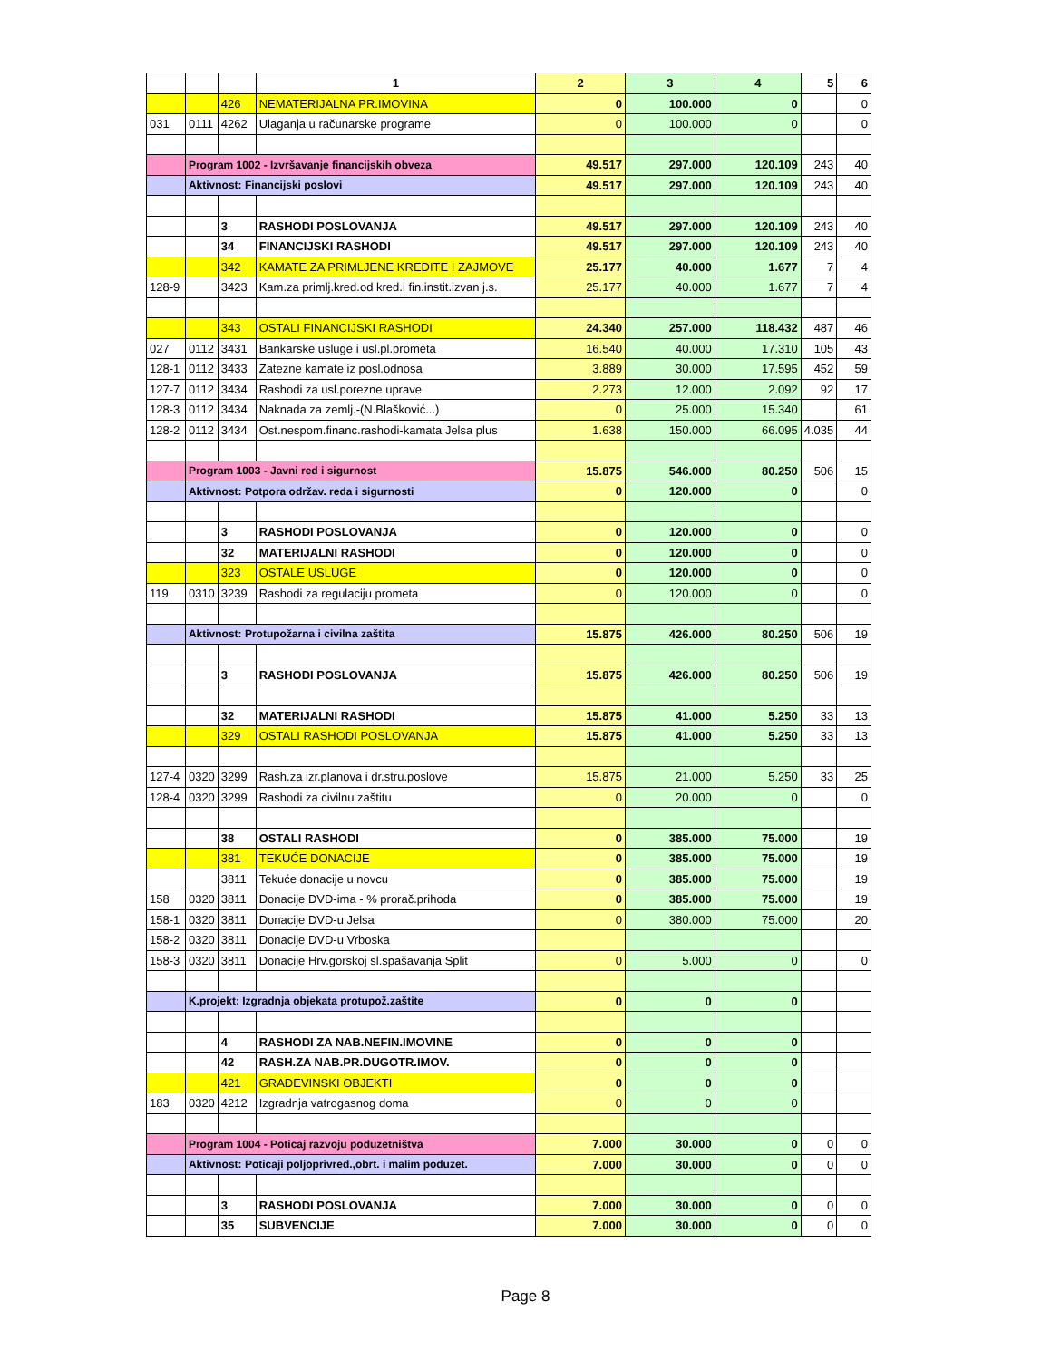| | | | 1 | 2 | 3 | 4 | 5 | 6 |
| | | 426 | NEMATERIJALNA PR.IMOVINA | 0 | 100.000 | 0 | | 0 |
| 031 | 0111 | 4262 | Ulaganja u računarske programe | 0 | 100.000 | 0 | | 0 |
| | Program 1002 - Izvršavanje financijskih obveza | | | 49.517 | 297.000 | 120.109 | 243 | 40 |
| | Aktivnost: Financijski poslovi | | | 49.517 | 297.000 | 120.109 | 243 | 40 |
| | | 3 | RASHODI POSLOVANJA | 49.517 | 297.000 | 120.109 | 243 | 40 |
| | | 34 | FINANCIJSKI RASHODI | 49.517 | 297.000 | 120.109 | 243 | 40 |
| | | 342 | KAMATE ZA PRIMLJENE KREDITE I ZAJMOVE | 25.177 | 40.000 | 1.677 | 7 | 4 |
| 128-9 | | 3423 | Kam.za primlj.kred.od kred.i fin.instit.izvan j.s. | 25.177 | 40.000 | 1.677 | 7 | 4 |
| | | 343 | OSTALI FINANCIJSKI RASHODI | 24.340 | 257.000 | 118.432 | 487 | 46 |
| 027 | 0112 | 3431 | Bankarske usluge i usl.pl.prometa | 16.540 | 40.000 | 17.310 | 105 | 43 |
| 128-1 | 0112 | 3433 | Zatezne kamate iz posl.odnosa | 3.889 | 30.000 | 17.595 | 452 | 59 |
| 127-7 | 0112 | 3434 | Rashodi za usl.porezne uprave | 2.273 | 12.000 | 2.092 | 92 | 17 |
| 128-3 | 0112 | 3434 | Naknada za zemlj.-(N.Blašković...) | 0 | 25.000 | 15.340 | | 61 |
| 128-2 | 0112 | 3434 | Ost.nespom.financ.rashodi-kamata Jelsa plus | 1.638 | 150.000 | 66.095 | 4.035 | 44 |
| | Program 1003 - Javni red i sigurnost | | | 15.875 | 546.000 | 80.250 | 506 | 15 |
| | Aktivnost: Potpora održav. reda i sigurnosti | | | 0 | 120.000 | 0 | | 0 |
| | | 3 | RASHODI POSLOVANJA | 0 | 120.000 | 0 | | 0 |
| | | 32 | MATERIJALNI RASHODI | 0 | 120.000 | 0 | | 0 |
| | | 323 | OSTALE USLUGE | 0 | 120.000 | 0 | | 0 |
| 119 | 0310 | 3239 | Rashodi za regulaciju prometa | 0 | 120.000 | 0 | | 0 |
| | Aktivnost: Protupožarna i civilna zaštita | | | 15.875 | 426.000 | 80.250 | 506 | 19 |
| | | 3 | RASHODI POSLOVANJA | 15.875 | 426.000 | 80.250 | 506 | 19 |
| | | 32 | MATERIJALNI RASHODI | 15.875 | 41.000 | 5.250 | 33 | 13 |
| | | 329 | OSTALI RASHODI POSLOVANJA | 15.875 | 41.000 | 5.250 | 33 | 13 |
| 127-4 | 0320 | 3299 | Rash.za izr.planova i dr.stru.poslove | 15.875 | 21.000 | 5.250 | 33 | 25 |
| 128-4 | 0320 | 3299 | Rashodi za civilnu zaštitu | 0 | 20.000 | 0 | | 0 |
| | | 38 | OSTALI RASHODI | 0 | 385.000 | 75.000 | | 19 |
| | | 381 | TEKUĆE DONACIJE | 0 | 385.000 | 75.000 | | 19 |
| | | 3811 | Tekuće donacije u novcu | 0 | 385.000 | 75.000 | | 19 |
| 158 | 0320 | 3811 | Donacije DVD-ima - % prorač.prihoda | 0 | 385.000 | 75.000 | | 19 |
| 158-1 | 0320 | 3811 | Donacije DVD-u Jelsa | 0 | 380.000 | 75.000 | | 20 |
| 158-2 | 0320 | 3811 | Donacije DVD-u Vrboska | | | | | |
| 158-3 | 0320 | 3811 | Donacije Hrv.gorskoj sl.spašavanja Split | 0 | 5.000 | 0 | | 0 |
| | K.projekt: Izgradnja objekata protupož.zaštite | | | 0 | 0 | 0 | | |
| | | 4 | RASHODI ZA NAB.NEFIN.IMOVINE | 0 | 0 | 0 | | |
| | | 42 | RASH.ZA NAB.PR.DUGOTR.IMOV. | 0 | 0 | 0 | | |
| | | 421 | GRAĐEVINSKI OBJEKTI | 0 | 0 | 0 | | |
| 183 | 0320 | 4212 | Izgradnja vatrogasnog doma | 0 | 0 | 0 | | |
| | Program 1004 - Poticaj razvoju poduzetništva | | | 7.000 | 30.000 | 0 | 0 | 0 |
| | Aktivnost: Poticaji poljoprivred.,obrt. i malim poduzet. | | | 7.000 | 30.000 | 0 | 0 | 0 |
| | | 3 | RASHODI POSLOVANJA | 7.000 | 30.000 | 0 | 0 | 0 |
| | | 35 | SUBVENCIJE | 7.000 | 30.000 | 0 | 0 | 0 |
Page 8